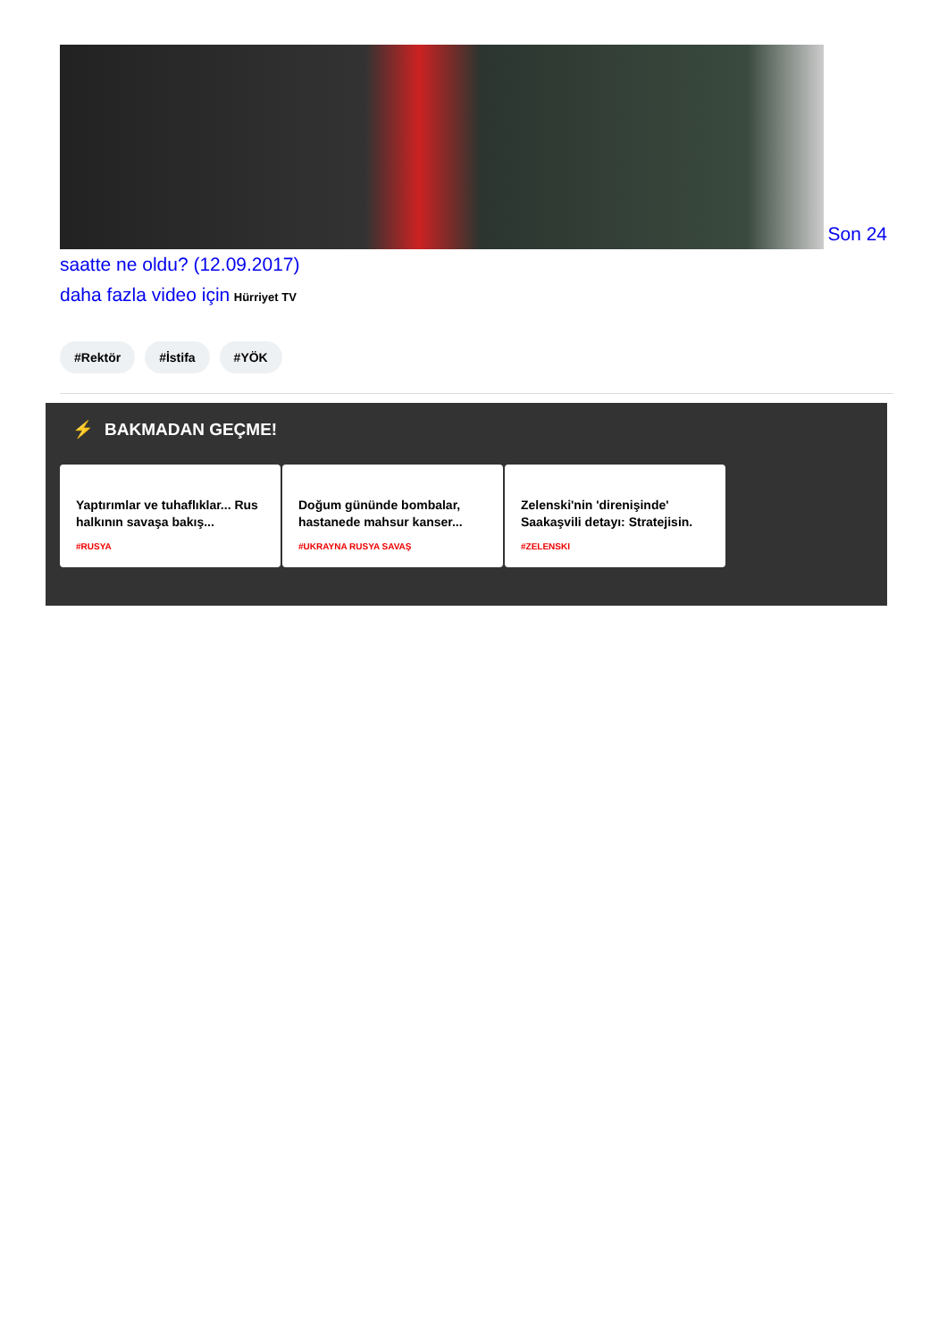Son 24 saatte ne oldu? (12.09.2017)
daha fazla video için Hürriyet TV
#Rektör #İstifa #YÖK
⚡ BAKMADAN GEÇME!
Yaptırımlar ve tuhaflıklar... Rus halkının savaşa bakış...
#RUSYA
Doğum gününde bombalar, hastanede mahsur kanser...
#UKRAYNA RUSYA SAVAŞ
Zelenski'nin 'direnişinde' Saakaşvili detayı: Stratejisin.
#ZELENSKI